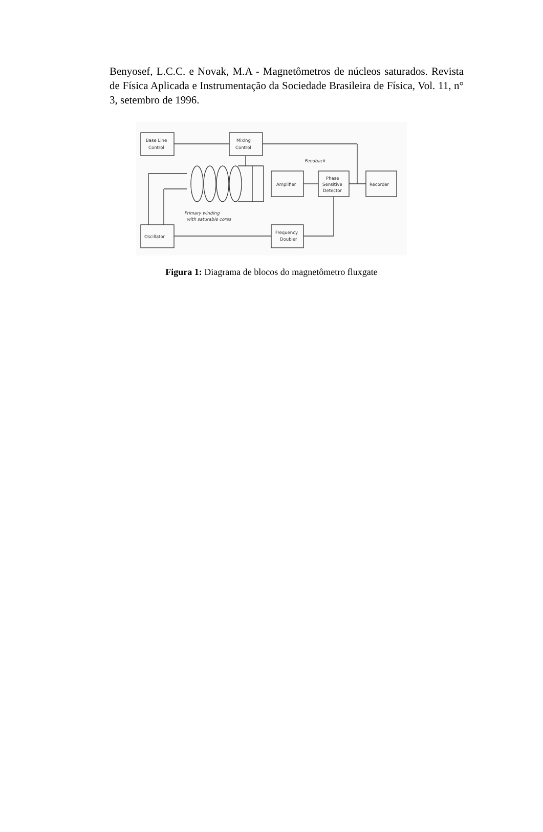Benyosef, L.C.C. e Novak, M.A - Magnetômetros de núcleos saturados. Revista de Física Aplicada e Instrumentação da Sociedade Brasileira de Física, Vol. 11, n° 3, setembro de 1996.
Base Line
Control
Mixing
Control
Feedback
Amplifier
Phase
Sensitive
Detector
Recorder
Oscillator
Frequency
Doubler
Primary winding
with saturable cores
Figura 1: Diagrama de blocos do magnetômetro fluxgate